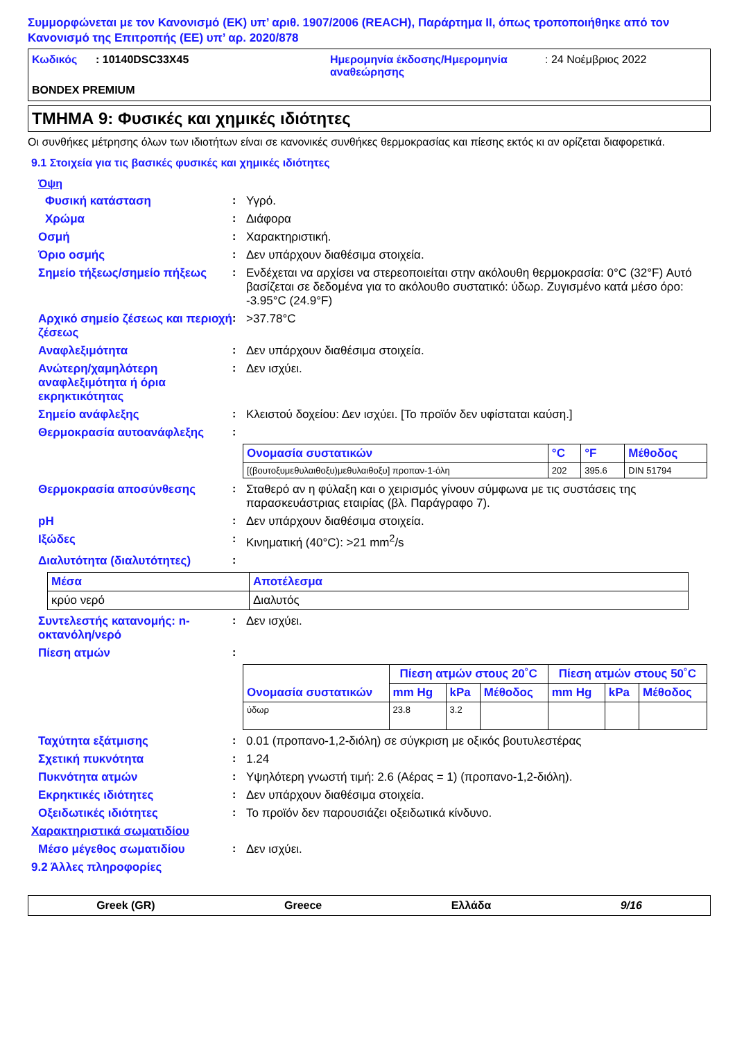Συμμορφώνεται με τον Κανονισμό (ΕΚ) υπ’ αριθ. 1907/2006 (REACH), Παράρτημα II, όπως τροποποιήθηκε από τον Κανονισμό της Επιτροπής (ΕΕ) υπ’ αρ. 2020/878
Κωδικός : 10140DSC33X45 Ημερομηνία έκδοσης/Ημερομηνία αναθεώρησης
: 24 Νοέμβριος 2022
BONDEX PREMIUM
ΤΜΗΜΑ 9: Φυσικές και χημικές ιδιότητες
Οι συνθήκες μέτρησης όλων των ιδιοτήτων είναι σε κανονικές συνθήκες θερμοκρασίας και πίεσης εκτός κι αν ορίζεται διαφορετικά.
9.1 Στοιχεία για τις βασικές φυσικές και χημικές ιδιότητες
Όψη
Φυσική κατάσταση : Υγρό.
Χρώμα : Διάφορα
Οσμή : Χαρακτηριστική.
Όριο οσμής : Δεν υπάρχουν διαθέσιμα στοιχεία.
Σημείο τήξεως/σημείο πήξεως : Ενδέχεται να αρχίσει να στερεοποιείται στην ακόλουθη θερμοκρασία: 0°C (32°F) Αυτό βασίζεται σε δεδομένα για το ακόλουθο συστατικό: ύδωρ. Ζυγισμένο κατά μέσο όρο: -3.95°C (24.9°F)
Αρχικό σημείο ζέσεως και περιοχή ζέσεως
: >37.78°C
Αναφλεξιμότητα : Δεν υπάρχουν διαθέσιμα στοιχεία.
Ανώτερη/χαμηλότερη αναφλεξιμότητα ή όρια εκρηκτικότητας
: Δεν ισχύει.
Σημείο ανάφλεξης : Κλειστού δοχείου: Δεν ισχύει. [Το προϊόν δεν υφίσταται καύση.]
Θερμοκρασία αυτοανάφλεξης :
| Ονομασία συστατικών | °C | °F | Μέθοδος |
| --- | --- | --- | --- |
| [(βουτοξυμεθυλαιθοξυ)μεθυλαιθοξυ] προπαν-1-όλη | 202 | 395.6 | DIN 51794 |
Θερμοκρασία αποσύνθεσης : Σταθερό αν η φύλαξη και ο χειρισμός γίνουν σύμφωνα με τις συστάσεις της παρασκευάστριας εταιρίας (βλ. Παράγραφο 7).
pH : Δεν υπάρχουν διαθέσιμα στοιχεία.
Ιξώδες : Κινηματική (40°C): >21 mm<sup>2</sup>/s
Διαλυτότητα (διαλυτότητες) :
| Μέσα | Αποτέλεσμα |
| --- | --- |
| κρύο νερό | Διαλυτός |
Συντελεστής κατανομής: n-οκτανόλη/νερό
: Δεν ισχύει.
Πίεση ατμών :
| Ονομασία συστατικών | Πίεση ατμών στους 20˚C | | | Πίεση ατμών στους 50˚C | | |
| --- | --- | --- | --- | --- | --- | --- |
| | mm Hg | kPa | Μέθοδος | mm Hg | kPa | Μέθοδος |
| ύδωρ | 23.8 | 3.2 | | | | |
Ταχύτητα εξάτμισης : 0.01 (προπανο-1,2-διόλη) σε σύγκριση με οξικός βουτυλεστέρας
Σχετική πυκνότητα : 1.24
Πυκνότητα ατμών : Υψηλότερη γνωστή τιμή: 2.6 (Αέρας = 1) (προπανο-1,2-διόλη).
Εκρηκτικές ιδιότητες : Δεν υπάρχουν διαθέσιμα στοιχεία.
Οξειδωτικές ιδιότητες : Το προϊόν δεν παρουσιάζει οξειδωτικά κίνδυνο.
Χαρακτηριστικά σωματιδίου
Μέσο μέγεθος σωματιδίου : Δεν ισχύει.
9.2 Άλλες πληροφορίες
Greek (GR) Greece Ελλάδα 9/16